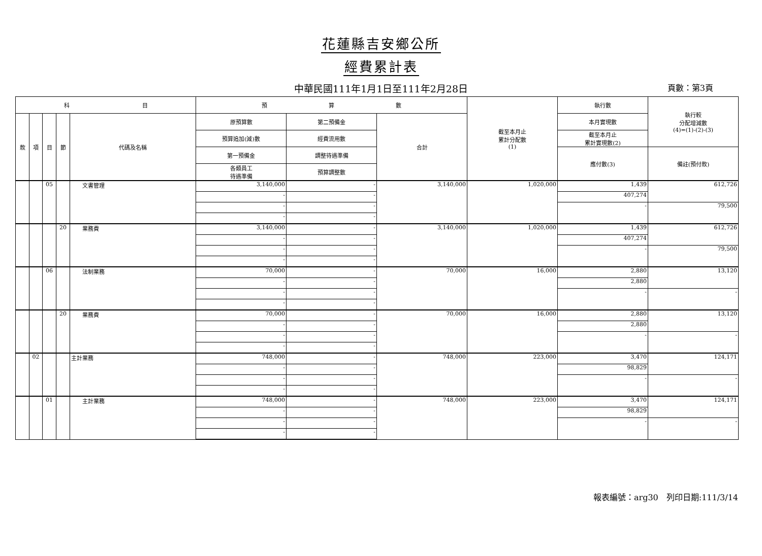花蓮縣吉安鄉公所
經費累計表
中華民國111年1月1日至111年2月28日 頁數：第3頁
| 科 目 | | | | | 預 算 數 | | | 截至本月止 累計分配數 (1) | 執行數 | 執行較 分配增減數 (4)=(1)-(2)-(3) |
| --- | --- | --- | --- | --- | --- | --- | --- | --- | --- | --- |
| 款 | 項 | 目 | 節 | 代碼及名稱 | 原預算數 | 第二預備金 | 合計 | | 本月實現數 | |
| | | | | | 預算追加(減)數 | 經費流用數 | | | 截至本月止 累計實現數(2) | |
| | | | | | 第一預備金 | 調整待遇準備 | | | 應付數(3) | 備註(預付款) |
| | | | | | 各類員工 待遇準備 | 預算調整數 | | | | |
| | | 05 | | 文書管理 | 3,140,000 | - | 3,140,000 | 1,020,000 | 1,439 | 612,726 |
| | | | | | - | - | | | 407,274 | |
| | | | | | - | - | | | - | 79,500 |
| | | | | | - | - | | | | |
| | | | 20 | 業務費 | 3,140,000 | - | 3,140,000 | 1,020,000 | 1,439 | 612,726 |
| | | | | | - | - | | | 407,274 | |
| | | | | | - | - | | | - | 79,500 |
| | | | | | - | - | | | | |
| | | 06 | | 法制業務 | 70,000 | - | 70,000 | 16,000 | 2,880 | 13,120 |
| | | | | | - | - | | | 2,880 | |
| | | | | | - | - | | | - | - |
| | | | | | - | - | | | | |
| | | | 20 | 業務費 | 70,000 | - | 70,000 | 16,000 | 2,880 | 13,120 |
| | | | | | - | - | | | 2,880 | |
| | | | | | - | - | | | - | - |
| | | | | | - | - | | | | |
| | 02 | | | 主計業務 | 748,000 | - | 748,000 | 223,000 | 3,470 | 124,171 |
| | | | | | - | - | | | 98,829 | |
| | | | | | - | - | | | - | - |
| | | | | | - | - | | | | |
| | | 01 | | 主計業務 | 748,000 | - | 748,000 | 223,000 | 3,470 | 124,171 |
| | | | | | - | - | | | 98,829 | |
| | | | | | - | - | | | - | - |
| | | | | | - | - | | | | |
報表編號：arg30　列印日期:111/3/14